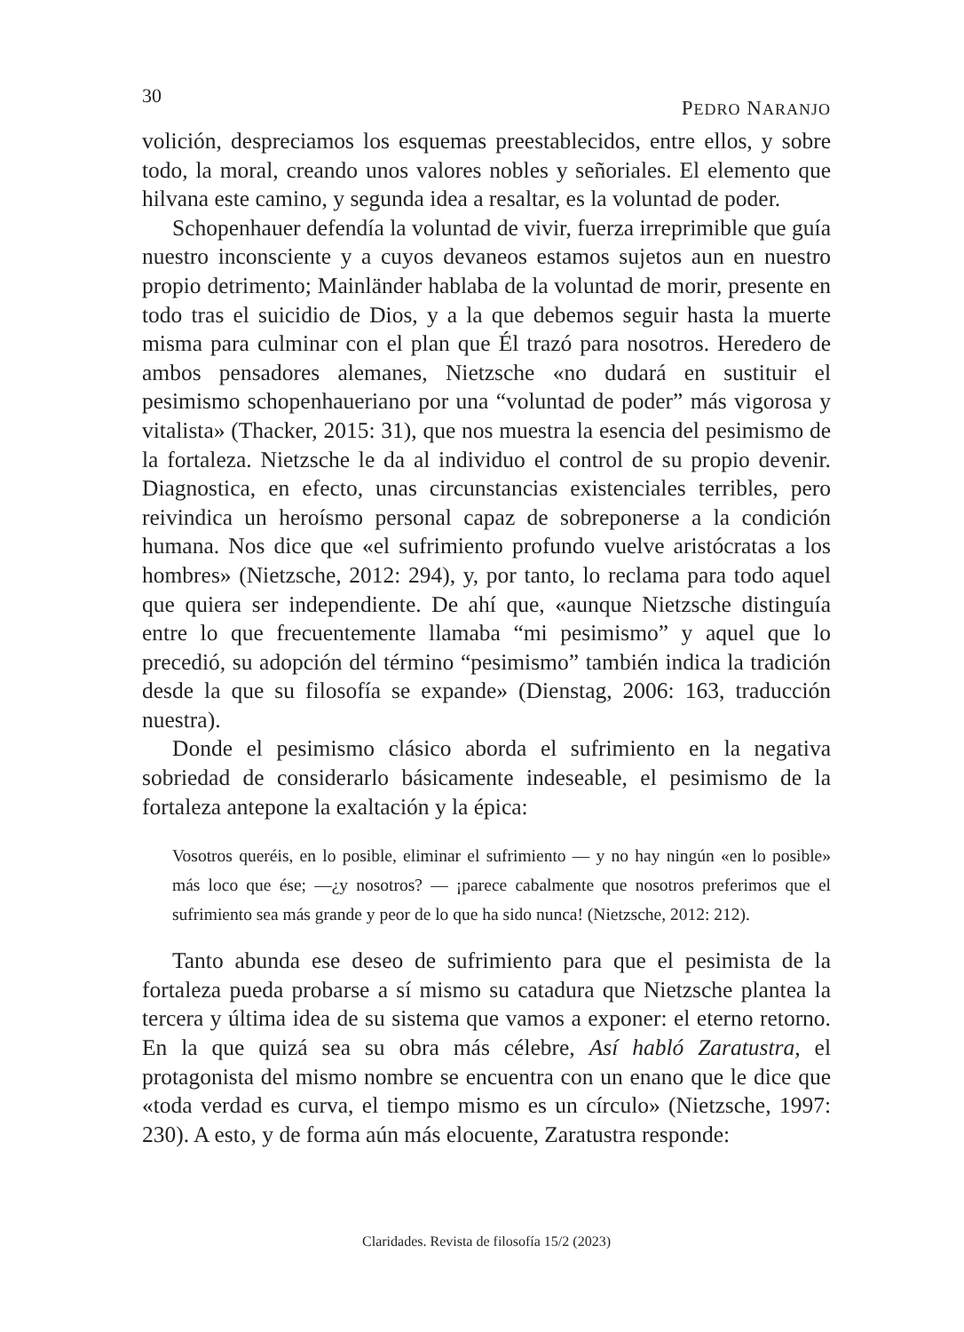30 PEDRO NARANJO
volición, despreciamos los esquemas preestablecidos, entre ellos, y sobre todo, la moral, creando unos valores nobles y señoriales. El elemento que hilvana este camino, y segunda idea a resaltar, es la voluntad de poder.
Schopenhauer defendía la voluntad de vivir, fuerza irreprimible que guía nuestro inconsciente y a cuyos devaneos estamos sujetos aun en nuestro propio detrimento; Mainländer hablaba de la voluntad de morir, presente en todo tras el suicidio de Dios, y a la que debemos seguir hasta la muerte misma para culminar con el plan que Él trazó para nosotros. Heredero de ambos pensadores alemanes, Nietzsche «no dudará en sustituir el pesimismo schopenhaueriano por una “voluntad de poder” más vigorosa y vitalista» (Thacker, 2015: 31), que nos muestra la esencia del pesimismo de la fortaleza. Nietzsche le da al individuo el control de su propio devenir. Diagnostica, en efecto, unas circunstancias existenciales terribles, pero reivindica un heroísmo personal capaz de sobreponerse a la condición humana. Nos dice que «el sufrimiento profundo vuelve aristócratas a los hombres» (Nietzsche, 2012: 294), y, por tanto, lo reclama para todo aquel que quiera ser independiente. De ahí que, «aunque Nietzsche distinguía entre lo que frecuentemente llamaba “mi pesimismo” y aquel que lo precedió, su adopción del término “pesimismo” también indica la tradición desde la que su filosofía se expande» (Dienstag, 2006: 163, traducción nuestra).
Donde el pesimismo clásico aborda el sufrimiento en la negativa sobriedad de considerarlo básicamente indeseable, el pesimismo de la fortaleza antepone la exaltación y la épica:
Vosotros queréis, en lo posible, eliminar el sufrimiento — y no hay ningún «en lo posible» más loco que ése; —¿y nosotros? — ¡parece cabalmente que nosotros preferimos que el sufrimiento sea más grande y peor de lo que ha sido nunca! (Nietzsche, 2012: 212).
Tanto abunda ese deseo de sufrimiento para que el pesimista de la fortaleza pueda probarse a sí mismo su catadura que Nietzsche plantea la tercera y última idea de su sistema que vamos a exponer: el eterno retorno. En la que quizá sea su obra más célebre, Así habló Zaratustra, el protagonista del mismo nombre se encuentra con un enano que le dice que «toda verdad es curva, el tiempo mismo es un círculo» (Nietzsche, 1997: 230). A esto, y de forma aún más elocuente, Zaratustra responde:
Claridades. Revista de filosofía 15/2 (2023)